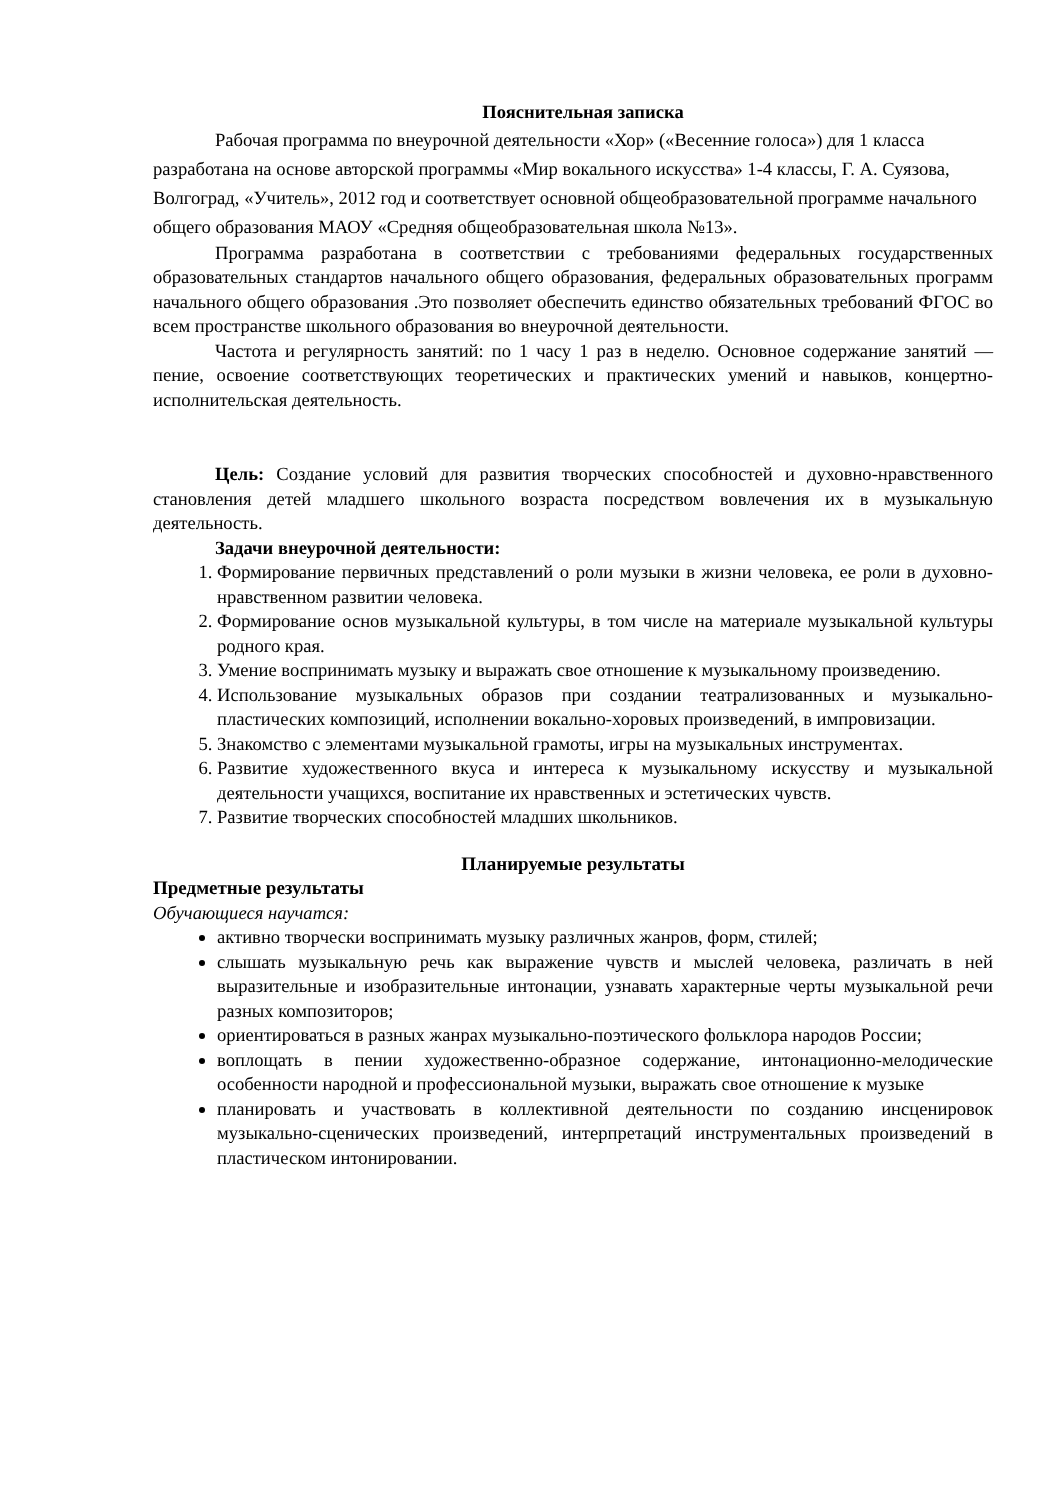Пояснительная записка
Рабочая программа по внеурочной деятельности «Хор» («Весенние голоса») для 1 класса разработана на основе авторской программы «Мир вокального искусства» 1-4 классы, Г. А. Суязова, Волгоград, «Учитель», 2012 год и соответствует основной общеобразовательной программе начального общего образования МАОУ «Средняя общеобразовательная школа №13».
Программа разработана в соответствии с требованиями федеральных государственных образовательных стандартов начального общего образования, федеральных образовательных программ начального общего образования .Это позволяет обеспечить единство обязательных требований ФГОС во всем пространстве школьного образования во внеурочной деятельности.
Частота и регулярность занятий: по 1 часу 1 раз в неделю. Основное содержание занятий — пение, освоение соответствующих теоретических и практических умений и навыков, концертно-исполнительская деятельность.
Цель: Создание условий для развития творческих способностей и духовно-нравственного становления детей младшего школьного возраста посредством вовлечения их в музыкальную деятельность.
Задачи внеурочной деятельности:
1. Формирование первичных представлений о роли музыки в жизни человека, ее роли в духовно-нравственном развитии человека.
2. Формирование основ музыкальной культуры, в том числе на материале музыкальной культуры родного края.
3. Умение воспринимать музыку и выражать свое отношение к музыкальному произведению.
4. Использование музыкальных образов при создании театрализованных и музыкально-пластических композиций, исполнении вокально-хоровых произведений, в импровизации.
5. Знакомство с элементами музыкальной грамоты, игры на музыкальных инструментах.
6. Развитие художественного вкуса и интереса к музыкальному искусству и музыкальной деятельности учащихся, воспитание их нравственных и эстетических чувств.
7. Развитие творческих способностей младших школьников.
Планируемые результаты
Предметные результаты
Обучающиеся научатся:
активно творчески воспринимать музыку различных жанров, форм, стилей;
слышать музыкальную речь как выражение чувств и мыслей человека, различать в ней выразительные и изобразительные интонации, узнавать характерные черты музыкальной речи разных композиторов;
ориентироваться в разных жанрах музыкально-поэтического фольклора народов России;
воплощать в пении художественно-образное содержание, интонационно-мелодические особенности народной и профессиональной музыки, выражать свое отношение к музыке
планировать и участвовать в коллективной деятельности по созданию инсценировок музыкально-сценических произведений, интерпретаций инструментальных произведений в пластическом интонировании.